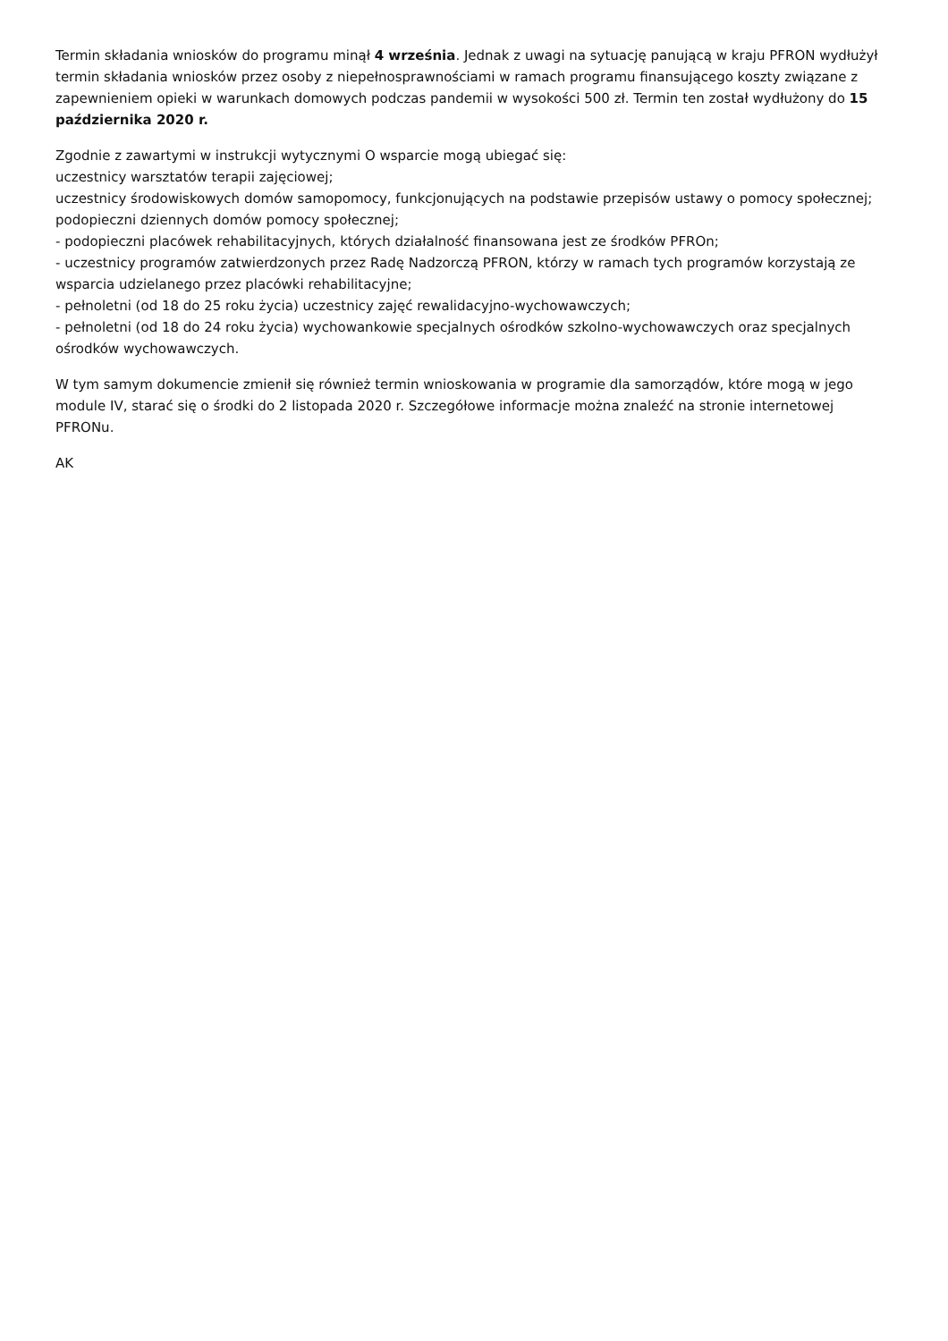Termin składania wniosków do programu minął 4 września. Jednak z uwagi na sytuację panującą w kraju PFRON wydłużył termin składania wniosków przez osoby z niepełnosprawnościami w ramach programu finansującego koszty związane z zapewnieniem opieki w warunkach domowych podczas pandemii w wysokości 500 zł. Termin ten został wydłużony do 15 października 2020 r.
Zgodnie z zawartymi w instrukcji wytycznymi O wsparcie mogą ubiegać się:
uczestnicy warsztatów terapii zajęciowej;
uczestnicy środowiskowych domów samopomocy, funkcjonujących na podstawie przepisów ustawy o pomocy społecznej;
podopieczni dziennych domów pomocy społecznej;
- podopieczni placówek rehabilitacyjnych, których działalność finansowana jest ze środków PFROn;
- uczestnicy programów zatwierdzonych przez Radę Nadzorczą PFRON, którzy w ramach tych programów korzystają ze wsparcia udzielanego przez placówki rehabilitacyjne;
- pełnoletni (od 18 do 25 roku życia) uczestnicy zajęć rewalidacyjno-wychowawczych;
- pełnoletni (od 18 do 24 roku życia) wychowankowie specjalnych ośrodków szkolno-wychowawczych oraz specjalnych ośrodków wychowawczych.
W tym samym dokumencie zmienił się również termin wnioskowania w programie dla samorządów, które mogą w jego module IV, starać się o środki do 2 listopada 2020 r. Szczegółowe informacje można znaleźć na stronie internetowej PFRONu.
AK